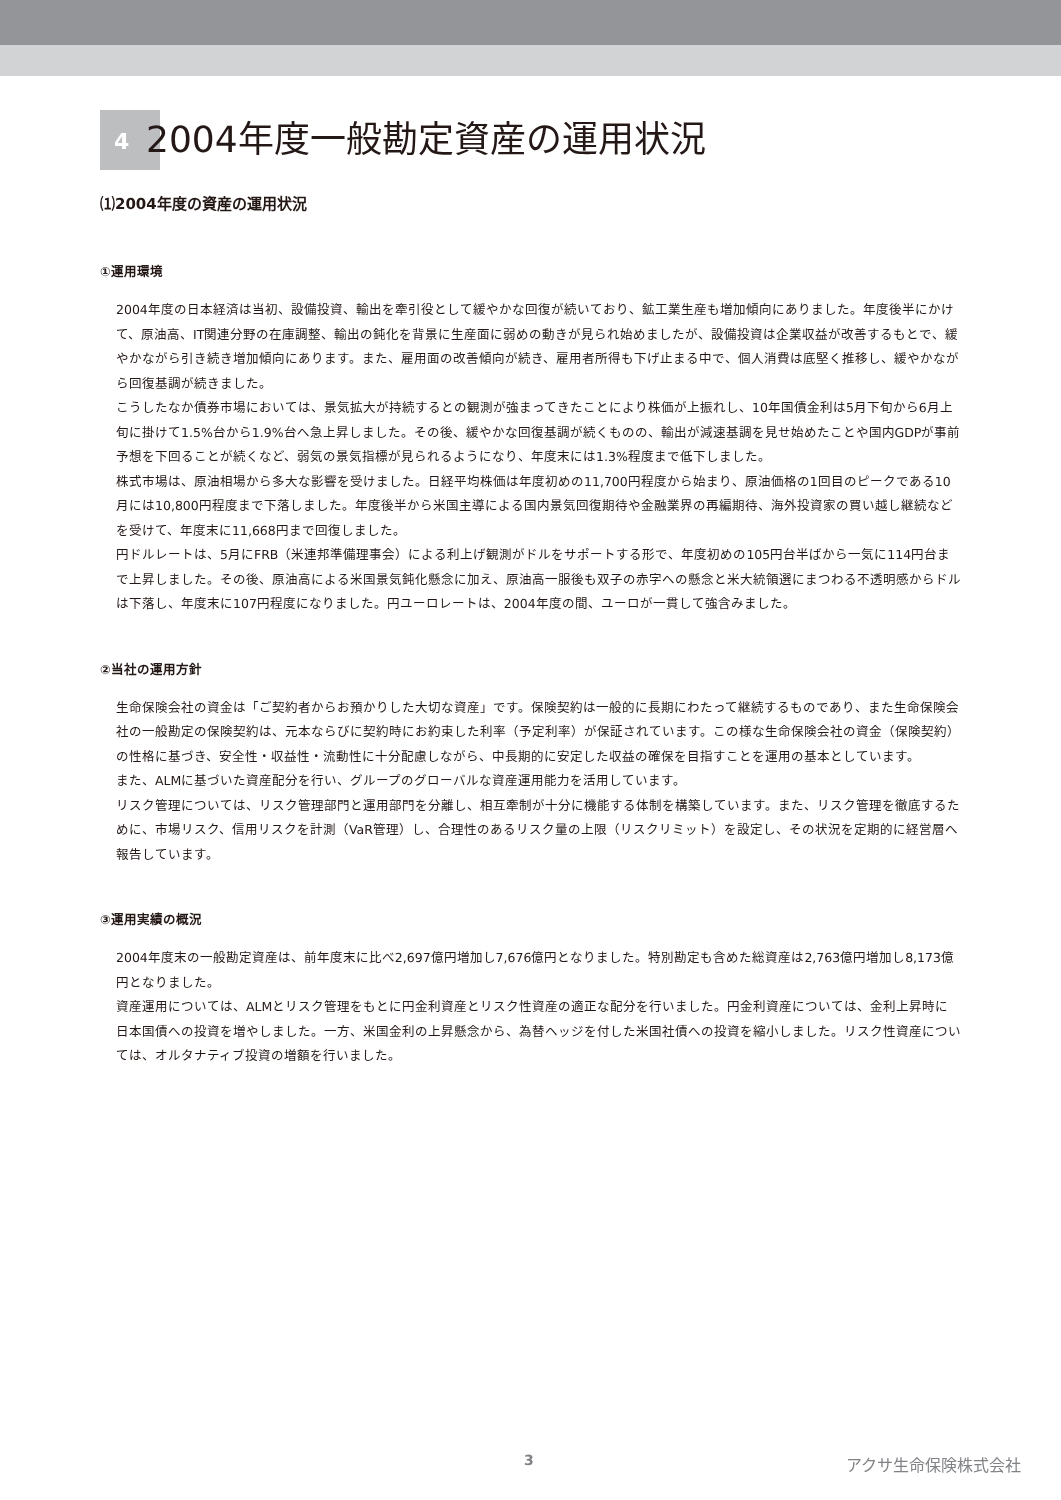42004年度一般勘定資産の運用状況
⑴2004年度の資産の運用状況
①運用環境
2004年度の日本経済は当初、設備投資、輸出を牽引役として緩やかな回復が続いており、鉱工業生産も増加傾向にありました。年度後半にかけて、原油高、IT関連分野の在庫調整、輸出の鈍化を背景に生産面に弱めの動きが見られ始めましたが、設備投資は企業収益が改善するもとで、緩やかながら引き続き増加傾向にあります。また、雇用面の改善傾向が続き、雇用者所得も下げ止まる中で、個人消費は底堅く推移し、緩やかながら回復基調が続きました。
こうしたなか債券市場においては、景気拡大が持続するとの観測が強まってきたことにより株価が上振れし、10年国債金利は5月下旬から6月上旬に掛けて1.5%台から1.9%台へ急上昇しました。その後、緩やかな回復基調が続くものの、輸出が減速基調を見せ始めたことや国内GDPが事前予想を下回ることが続くなど、弱気の景気指標が見られるようになり、年度末には1.3%程度まで低下しました。
株式市場は、原油相場から多大な影響を受けました。日経平均株価は年度初めの11,700円程度から始まり、原油価格の1回目のピークである10月には10,800円程度まで下落しました。年度後半から米国主導による国内景気回復期待や金融業界の再編期待、海外投資家の買い越し継続などを受けて、年度末に11,668円まで回復しました。
円ドルレートは、5月にFRB（米連邦準備理事会）による利上げ観測がドルをサポートする形で、年度初めの105円台半ばから一気に114円台まで上昇しました。その後、原油高による米国景気鈍化懸念に加え、原油高一服後も双子の赤字への懸念と米大統領選にまつわる不透明感からドルは下落し、年度末に107円程度になりました。円ユーロレートは、2004年度の間、ユーロが一貫して強含みました。
②当社の運用方針
生命保険会社の資金は「ご契約者からお預かりした大切な資産」です。保険契約は一般的に長期にわたって継続するものであり、また生命保険会社の一般勘定の保険契約は、元本ならびに契約時にお約束した利率（予定利率）が保証されています。この様な生命保険会社の資金（保険契約）の性格に基づき、安全性・収益性・流動性に十分配慮しながら、中長期的に安定した収益の確保を目指すことを運用の基本としています。
また、ALMに基づいた資産配分を行い、グループのグローバルな資産運用能力を活用しています。
リスク管理については、リスク管理部門と運用部門を分離し、相互牽制が十分に機能する体制を構築しています。また、リスク管理を徹底するために、市場リスク、信用リスクを計測（VaR管理）し、合理性のあるリスク量の上限（リスクリミット）を設定し、その状況を定期的に経営層へ報告しています。
③運用実績の概況
2004年度末の一般勘定資産は、前年度末に比べ2,697億円増加し7,676億円となりました。特別勘定も含めた総資産は2,763億円増加し8,173億円となりました。
資産運用については、ALMとリスク管理をもとに円金利資産とリスク性資産の適正な配分を行いました。円金利資産については、金利上昇時に日本国債への投資を増やしました。一方、米国金利の上昇懸念から、為替ヘッジを付した米国社債への投資を縮小しました。リスク性資産については、オルタナティブ投資の増額を行いました。
3 アクサ生命保険株式会社